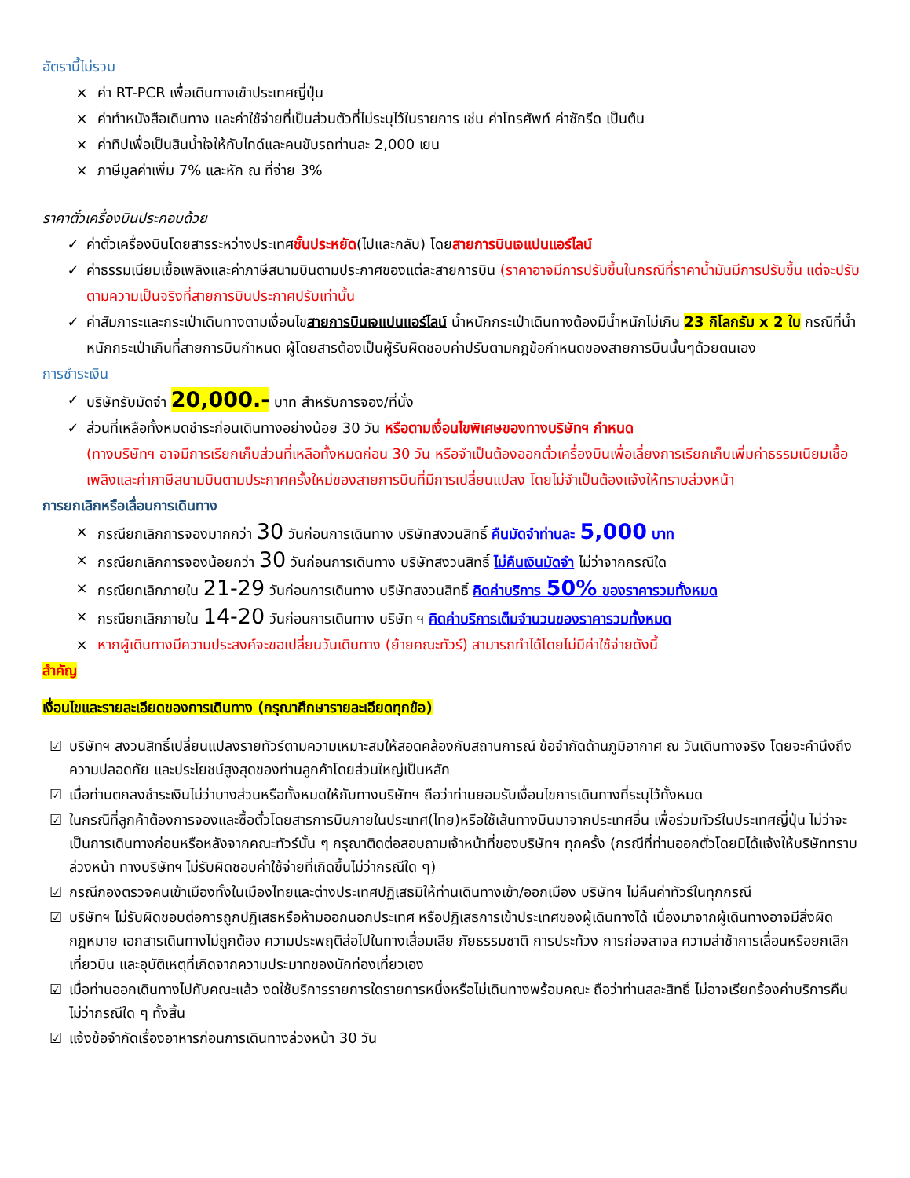อัตรานี้ไม่รวม
× ค่า RT-PCR เพื่อเดินทางเข้าประเทศญี่ปุ่น
× ค่าทำหนังสือเดินทาง และค่าใช้จ่ายที่เป็นส่วนตัวที่ไม่ระบุไว้ในรายการ เช่น ค่าโทรศัพท์ ค่าซักรีด เป็นต้น
× ค่าทิปเพื่อเป็นสินน้ำใจให้กับไกด์และคนขับรถท่านละ 2,000 เยน
× ภาษีมูลค่าเพิ่ม 7% และหัก ณ ที่จ่าย 3%
ราคาตั๋วเครื่องบินประกอบด้วย
✓ ค่าตั๋วเครื่องบินโดยสารระหว่างประเทศชั้นประหยัด(ไปและกลับ) โดยสายการบินเจแปนแอร์ไลน์
✓ ค่าธรรมเนียมเชื้อเพลิงและค่าภาษีสนามบินตามประกาศของแต่ละสายการบิน (ราคาอาจมีการปรับขึ้นในกรณีที่ราคาน้ำมันมีการปรับขึ้น แต่จะปรับตามความเป็นจริงที่สายการบินประกาศปรับเท่านั้น
✓ ค่าสัมภาระและกระเป๋าเดินทางตามเงื่อนไขสายการบินเจแปนแอร์ไลน์ น้ำหนักกระเป๋าเดินทางต้องมีน้ำหนักไม่เกิน 23 กิโลกรัม x 2 ใบ กรณีที่น้ำหนักกระเป๋าเกินที่สายการบินกำหนด ผู้โดยสารต้องเป็นผู้รับผิดชอบค่าปรับตามกฎข้อกำหนดของสายการบินนั้นๆด้วยตนเอง
การชำระเงิน
✓ บริษัทรับมัดจำ 20,000.- บาท สำหรับการจอง/ที่นั่ง
✓ ส่วนที่เหลือทั้งหมดชำระก่อนเดินทางอย่างน้อย 30 วัน หรือตามเงื่อนไขพิเศษของทางบริษัทฯ กำหนด
(ทางบริษัทฯ อาจมีการเรียกเก็บส่วนที่เหลือทั้งหมดก่อน 30 วัน หรือจำเป็นต้องออกตั๋วเครื่องบินเพื่อเลี่ยงการเรียกเก็บเพิ่มค่าธรรมเนียมเชื้อเพลิงและค่าภาษีสนามบินตามประกาศครั้งใหม่ของสายการบินที่มีการเปลี่ยนแปลง โดยไม่จำเป็นต้องแจ้งให้ทราบล่วงหน้า
การยกเลิกหรือเลื่อนการเดินทาง
× กรณียกเลิกการจองมากกว่า 30 วันก่อนการเดินทาง บริษัทสงวนสิทธิ์ คืนมัดจำท่านละ 5,000 บาท
× กรณียกเลิกการจองน้อยกว่า 30 วันก่อนการเดินทาง บริษัทสงวนสิทธิ์ ไม่คืนเงินมัดจำ ไม่ว่าจากกรณีใด
× กรณียกเลิกภายใน 21-29 วันก่อนการเดินทาง บริษัทสงวนสิทธิ์ คิดค่าบริการ 50% ของราคารวมทั้งหมด
× กรณียกเลิกภายใน 14-20 วันก่อนการเดินทาง บริษัท ฯ คิดค่าบริการเต็มจำนวนของราคารวมทั้งหมด
× หากผู้เดินทางมีความประสงค์จะขอเปลี่ยนวันเดินทาง (ย้ายคณะทัวร์) สามารถทำได้โดยไม่มีค่าใช้จ่ายดังนี้
สำคัญ
เงื่อนไขและรายละเอียดของการเดินทาง (กรุณาศึกษารายละเอียดทุกข้อ)
☑ บริษัทฯ สงวนสิทธิ์เปลี่ยนแปลงรายทัวร์ตามความเหมาะสมให้สอดคล้องกับสถานการณ์ ข้อจำกัดด้านภูมิอากาศ ณ วันเดินทางจริง โดยจะคำนึงถึงความปลอดภัย และประโยชน์สูงสุดของท่านลูกค้าโดยส่วนใหญ่เป็นหลัก
☑ เมื่อท่านตกลงชำระเงินไม่ว่าบางส่วนหรือทั้งหมดให้กับทางบริษัทฯ ถือว่าท่านยอมรับเงื่อนไขการเดินทางที่ระบุไว้ทั้งหมด
☑ ในกรณีที่ลูกค้าต้องการจองและซื้อตั๋วโดยสารการบินภายในประเทศ(ไทย)หรือใช้เส้นทางบินมาจากประเทศอื่น เพื่อร่วมทัวร์ในประเทศญี่ปุ่น ไม่ว่าจะเป็นการเดินทางก่อนหรือหลังจากคณะทัวร์นั้น ๆ กรุณาติดต่อสอบถามเจ้าหน้าที่ของบริษัทฯ ทุกครั้ง (กรณีที่ท่านออกตั๋วโดยมิได้แจ้งให้บริษัททราบล่วงหน้า ทางบริษัทฯ ไม่รับผิดชอบค่าใช้จ่ายที่เกิดขึ้นไม่ว่ากรณีใด ๆ)
☑ กรณีกองตรวจคนเข้าเมืองทั้งในเมืองไทยและต่างประเทศปฏิเสธมิให้ท่านเดินทางเข้า/ออกเมือง บริษัทฯ ไม่คืนค่าทัวร์ในทุกกรณี
☑ บริษัทฯ ไม่รับผิดชอบต่อการถูกปฏิเสธหรือห้ามออกนอกประเทศ หรือปฏิเสธการเข้าประเทศของผู้เดินทางได้ เนื่องมาจากผู้เดินทางอาจมีสิ่งผิดกฎหมาย เอกสารเดินทางไม่ถูกต้อง ความประพฤติส่อไปในทางเสื่อมเสีย ภัยธรรมชาติ การประท้วง การก่อจลาจล ความล่าช้าการเลื่อนหรือยกเลิกเที่ยวบิน และอุบัติเหตุที่เกิดจากความประมาทของนักท่องเที่ยวเอง
☑ เมื่อท่านออกเดินทางไปกับคณะแล้ว งดใช้บริการรายการใดรายการหนึ่งหรือไม่เดินทางพร้อมคณะ ถือว่าท่านสละสิทธิ์ ไม่อาจเรียกร้องค่าบริการคืน ไม่ว่ากรณีใด ๆ ทั้งสิ้น
☑ แจ้งข้อจำกัดเรื่องอาหารก่อนการเดินทางล่วงหน้า 30 วัน